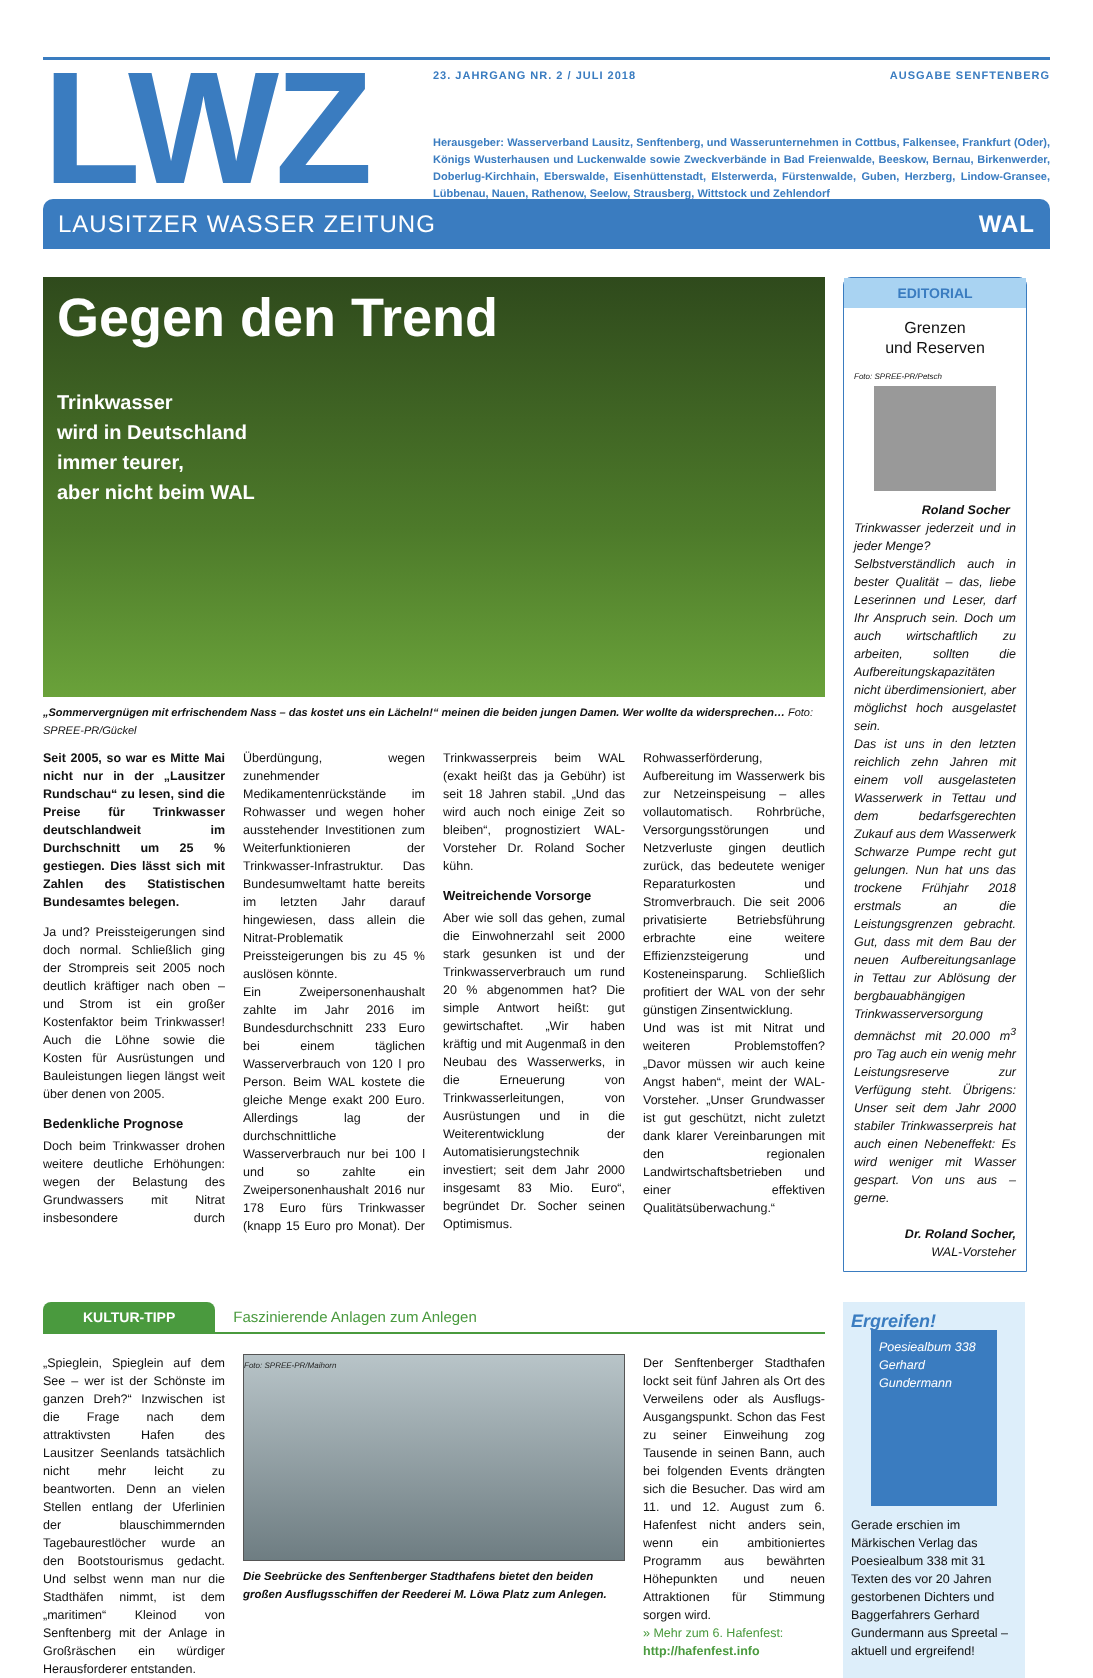LWZ
23. JAHRGANG NR. 2 / JULI 2018 AUSGABE SENFTENBERG
Herausgeber: Wasserverband Lausitz, Senftenberg, und Wasserunternehmen in Cottbus, Falkensee, Frankfurt (Oder), Königs Wusterhausen und Luckenwalde sowie Zweckverbände in Bad Freienwalde, Beeskow, Bernau, Birkenwerder, Doberlug-Kirchhain, Eberswalde, Eisenhüttenstadt, Elsterwerda, Fürstenwalde, Guben, Herzberg, Lindow-Gransee, Lübbenau, Nauen, Rathenow, Seelow, Strausberg, Wittstock und Zehlendorf
LAUSITZER WASSER ZEITUNG WAL
Gegen den Trend
Trinkwasser
wird in Deutschland
immer teurer,
aber nicht beim WAL
„Sommervergnügen mit erfrischendem Nass – das kostet uns ein Lächeln!“ meinen die beiden jungen Damen. Wer wollte da widersprechen… Foto: SPREE-PR/Gückel
Seit 2005, so war es Mitte Mai nicht nur in der „Lausitzer Rundschau“ zu lesen, sind die Preise für Trinkwasser deutschlandweit im Durchschnitt um 25 % gestiegen. Dies lässt sich mit Zahlen des Statistischen Bundesamtes belegen.
Ja und? Preissteigerungen sind doch normal. Schließlich ging der Strompreis seit 2005 noch deutlich kräftiger nach oben – und Strom ist ein großer Kostenfaktor beim Trinkwasser! Auch die Löhne sowie die Kosten für Ausrüstungen und Bauleistungen liegen längst weit über denen von 2005.
Bedenkliche Prognose
Doch beim Trinkwasser drohen weitere deutliche Erhöhungen: wegen der Belastung des Grundwassers mit Nitrat insbesondere durch Überdüngung, wegen zunehmender Medikamentenrückstände im Rohwasser und wegen hoher ausstehender Investitionen zum Weiterfunktionieren der Trinkwasser-Infrastruktur. Das Bundesumweltamt hatte bereits im letzten Jahr darauf hingewiesen, dass allein die Nitrat-Problematik Preissteigerungen bis zu 45 % auslösen könnte.
Ein Zweipersonenhaushalt zahlte im Jahr 2016 im Bundesdurchschnitt 233 Euro bei einem täglichen Wasserverbrauch von 120 l pro Person. Beim WAL kostete die gleiche Menge exakt 200 Euro. Allerdings lag der durchschnittliche Wasserverbrauch nur bei 100 l und so zahlte ein Zweipersonenhaushalt 2016 nur 178 Euro fürs Trinkwasser (knapp 15 Euro pro Monat). Der Trinkwasserpreis beim WAL (exakt heißt das ja Gebühr) ist seit 18 Jahren stabil. „Und das wird auch noch einige Zeit so bleiben“, prognostiziert WAL-Vorsteher Dr. Roland Socher kühn.
Weitreichende Vorsorge
Aber wie soll das gehen, zumal die Einwohnerzahl seit 2000 stark gesunken ist und der Trinkwasserverbrauch um rund 20 % abgenommen hat? Die simple Antwort heißt: gut gewirtschaftet. „Wir haben kräftig und mit Augenmaß in den Neubau des Wasserwerks, in die Erneuerung von Trinkwasserleitungen, von Ausrüstungen und in die Weiterentwicklung der Automatisierungstechnik investiert; seit dem Jahr 2000 insgesamt 83 Mio. Euro“, begründet Dr. Socher seinen Optimismus. Rohwasserförderung, Aufbereitung im Wasserwerk bis zur Netzeinspeisung – alles vollautomatisch. Rohrbrüche, Versorgungsstörungen und Netzverluste gingen deutlich zurück, das bedeutete weniger Reparaturkosten und Stromverbrauch. Die seit 2006 privatisierte Betriebsführung erbrachte eine weitere Effizienzsteigerung und Kosteneinsparung. Schließlich profitiert der WAL von der sehr günstigen Zinsentwicklung.
Und was ist mit Nitrat und weiteren Problemstoffen? „Davor müssen wir auch keine Angst haben“, meint der WAL-Vorsteher. „Unser Grundwasser ist gut geschützt, nicht zuletzt dank klarer Vereinbarungen mit den regionalen Landwirtschaftsbetrieben und einer effektiven Qualitätsüberwachung.“
EDITORIAL
Grenzen
und Reserven
Foto: SPREE-PR/Petsch
Roland Socher
Trinkwasser jederzeit und in jeder Menge?
Selbstverständlich auch in bester Qualität – das, liebe Leserinnen und Leser, darf Ihr Anspruch sein. Doch um auch wirtschaftlich zu arbeiten, sollten die Aufbereitungskapazitäten nicht überdimensioniert, aber möglichst hoch ausgelastet sein.
Das ist uns in den letzten reichlich zehn Jahren mit einem voll ausgelasteten Wasserwerk in Tettau und dem bedarfsgerechten Zukauf aus dem Wasserwerk Schwarze Pumpe recht gut gelungen. Nun hat uns das trockene Frühjahr 2018 erstmals an die Leistungsgrenzen gebracht. Gut, dass mit dem Bau der neuen Aufbereitungsanlage in Tettau zur Ablösung der bergbauabhängigen Trinkwasserversorgung demnächst mit 20.000 m<sup>3</sup> pro Tag auch ein wenig mehr Leistungsreserve zur Verfügung steht. Übrigens: Unser seit dem Jahr 2000 stabiler Trinkwasserpreis hat auch einen Nebeneffekt: Es wird weniger mit Wasser gespart. Von uns aus – gerne.
Dr. Roland Socher,
WAL-Vorsteher
KULTUR-TIPP Faszinierende Anlagen zum Anlegen
„Spieglein, Spieglein auf dem See – wer ist der Schönste im ganzen Dreh?“ Inzwischen ist die Frage nach dem attraktivsten Hafen des Lausitzer Seenlands tatsächlich nicht mehr leicht zu beantworten. Denn an vielen Stellen entlang der Uferlinien der blauschimmernden Tagebaurestlöcher wurde an den Bootstourismus gedacht. Und selbst wenn man nur die Stadthäfen nimmt, ist dem „maritimen“ Kleinod von Senftenberg mit der Anlage in Großräschen ein würdiger Herausforderer entstanden.
Foto: SPREE-PR/Maihorn
Die Seebrücke des Senftenberger Stadthafens bietet den beiden großen Ausflugsschiffen der Reederei M. Löwa Platz zum Anlegen.
Der Senftenberger Stadthafen lockt seit fünf Jahren als Ort des Verweilens oder als Ausflugs-Ausgangspunkt. Schon das Fest zu seiner Einweihung zog Tausende in seinen Bann, auch bei folgenden Events drängten sich die Besucher. Das wird am 11. und 12. August zum 6. Hafenfest nicht anders sein, wenn ein ambitioniertes Programm aus bewährten Höhepunkten und neuen Attraktionen für Stimmung sorgen wird.
» Mehr zum 6. Hafenfest:
http://hafenfest.info
Ergreifen!
Poesiealbum 338
Gerhard Gundermann
Gerade erschien im Märkischen Verlag das Poesiealbum 338 mit 31 Texten des vor 20 Jahren gestorbenen Dichters und Baggerfahrers Gerhard Gundermann aus Spreetal – aktuell und ergreifend!